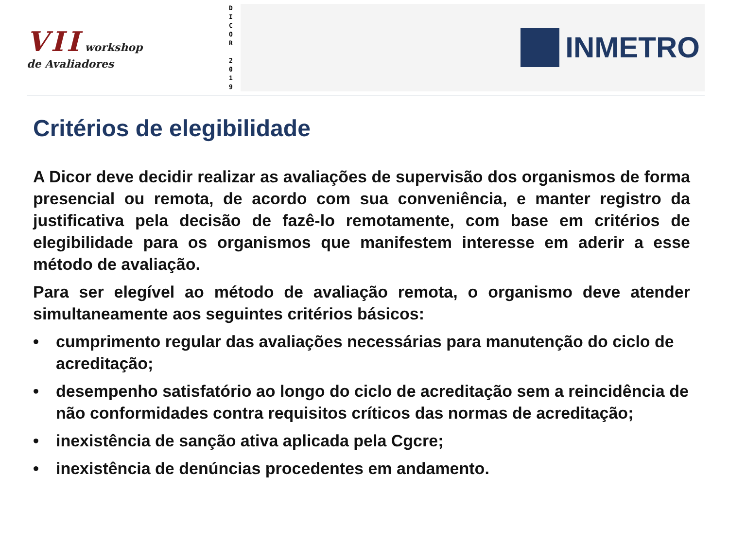VII workshop
de Avaliadores
D
I
C
O
R
2
0
1
9
INMETRO
Critérios de elegibilidade
A Dicor deve decidir realizar as avaliações de supervisão dos organismos de forma presencial ou remota, de acordo com sua conveniência, e manter registro da justificativa pela decisão de fazê-lo remotamente, com base em critérios de elegibilidade para os organismos que manifestem interesse em aderir a esse método de avaliação.
Para ser elegível ao método de avaliação remota, o organismo deve atender simultaneamente aos seguintes critérios básicos:
• cumprimento regular das avaliações necessárias para manutenção do ciclo de acreditação;
• desempenho satisfatório ao longo do ciclo de acreditação sem a reincidência de não conformidades contra requisitos críticos das normas de acreditação;
• inexistência de sanção ativa aplicada pela Cgcre;
• inexistência de denúncias procedentes em andamento.